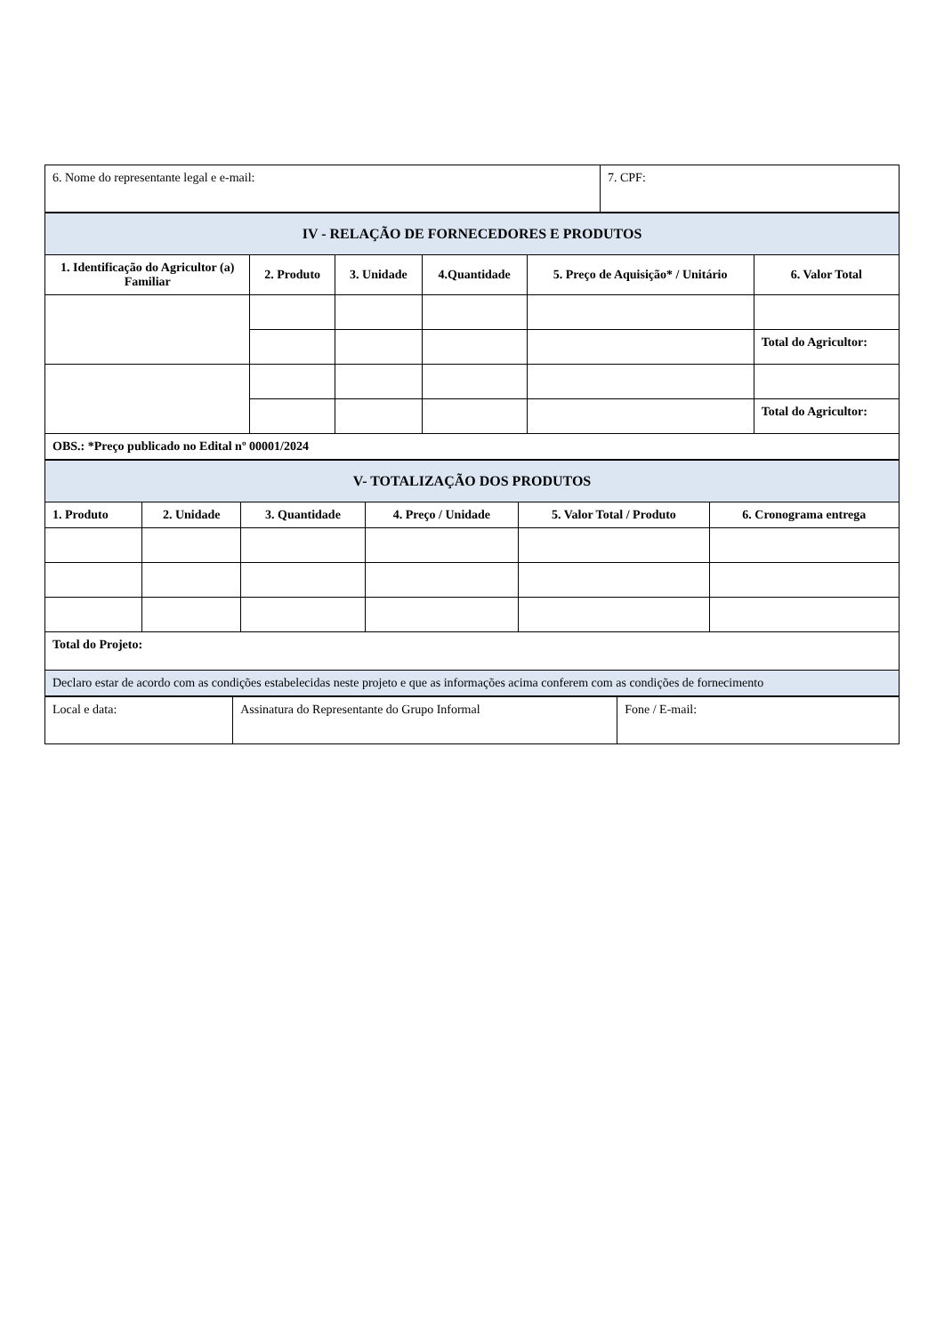| 6. Nome do representante legal e e-mail: | 7. CPF: |
| IV - RELAÇÃO DE FORNECEDORES E PRODUTOS | | | | | |
| 1. Identificação do Agricultor (a) Familiar | 2. Produto | 3. Unidade | 4.Quantidade | 5. Preço de Aquisição* / Unitário | 6. Valor Total |
| | | | | | Total do Agricultor: |
| | | | | | Total do Agricultor: |
| OBS.: *Preço publicado no Edital nº 00001/2024 | | | | | |
| V- TOTALIZAÇÃO DOS PRODUTOS | | | | | |
| 1. Produto | 2. Unidade | 3. Quantidade | 4. Preço / Unidade | 5. Valor Total / Produto | 6. Cronograma entrega |
| Total do Projeto: | | | | | |
| Declaro estar de acordo com as condições estabelecidas neste projeto e que as informações acima conferem com as condições de fornecimento | | | | | |
| Local e data: | Assinatura do Representante do Grupo Informal | Fone / E-mail: |